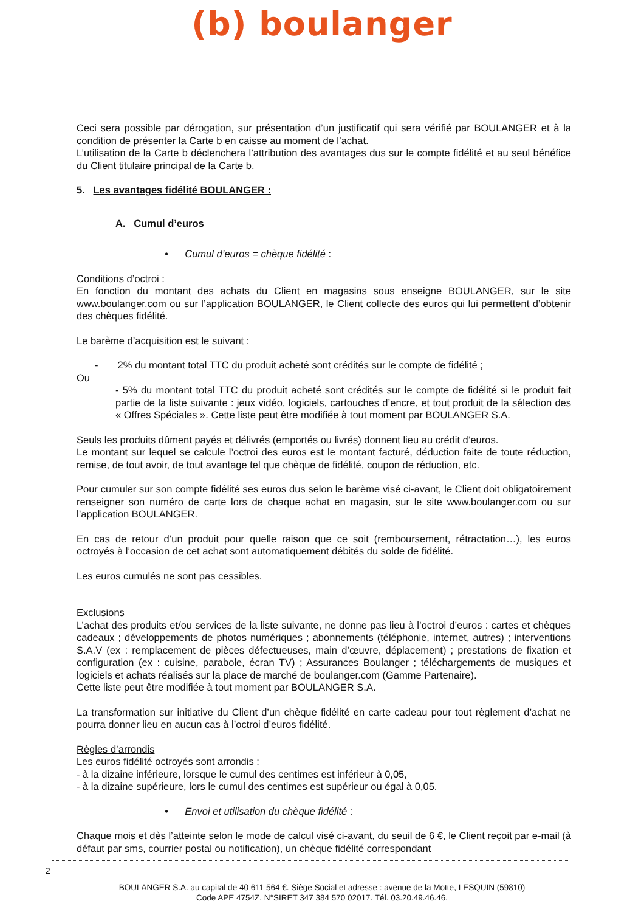(b) boulanger
Ceci sera possible par dérogation, sur présentation d’un justificatif qui sera vérifié par BOULANGER et à la condition de présenter la Carte b en caisse au moment de l’achat.
L’utilisation de la Carte b déclenchera l’attribution des avantages dus sur le compte fidélité et au seul bénéfice du Client titulaire principal de la Carte b.
5. Les avantages fidélité BOULANGER :
A. Cumul d’euros
• Cumul d’euros = chèque fidélité :
Conditions d’octroi :
En fonction du montant des achats du Client en magasins sous enseigne BOULANGER, sur le site www.boulanger.com ou sur l’application BOULANGER, le Client collecte des euros qui lui permettent d’obtenir des chèques fidélité.
Le barème d’acquisition est le suivant :
- 2% du montant total TTC du produit acheté sont crédités sur le compte de fidélité ;
Ou
- 5% du montant total TTC du produit acheté sont crédités sur le compte de fidélité si le produit fait partie de la liste suivante : jeux vidéo, logiciels, cartouches d’encre, et tout produit de la sélection des « Offres Spéciales ». Cette liste peut être modifiée à tout moment par BOULANGER S.A.
Seuls les produits dûment payés et délivrés (emportés ou livrés) donnent lieu au crédit d’euros.
Le montant sur lequel se calcule l’octroi des euros est le montant facturé, déduction faite de toute réduction, remise, de tout avoir, de tout avantage tel que chèque de fidélité, coupon de réduction, etc.
Pour cumuler sur son compte fidélité ses euros dus selon le barème visé ci-avant, le Client doit obligatoirement renseigner son numéro de carte lors de chaque achat en magasin, sur le site www.boulanger.com ou sur l’application BOULANGER.
En cas de retour d’un produit pour quelle raison que ce soit (remboursement, rétractation…), les euros octroyés à l’occasion de cet achat sont automatiquement débités du solde de fidélité.
Les euros cumulés ne sont pas cessibles.
Exclusions
L’achat des produits et/ou services de la liste suivante, ne donne pas lieu à l’octroi d’euros : cartes et chèques cadeaux ; développements de photos numériques ; abonnements (téléphonie, internet, autres) ; interventions S.A.V (ex : remplacement de pièces défectueuses, main d’œuvre, déplacement) ; prestations de fixation et configuration (ex : cuisine, parabole, écran TV) ; Assurances Boulanger ; téléchargements de musiques et logiciels et achats réalisés sur la place de marché de boulanger.com (Gamme Partenaire).
Cette liste peut être modifiée à tout moment par BOULANGER S.A.
La transformation sur initiative du Client d’un chèque fidélité en carte cadeau pour tout règlement d’achat ne pourra donner lieu en aucun cas à l’octroi d’euros fidélité.
Règles d’arrondis
Les euros fidélité octroyés sont arrondis :
- à la dizaine inférieure, lorsque le cumul des centimes est inférieur à 0,05,
- à la dizaine supérieure, lors le cumul des centimes est supérieur ou égal à 0,05.
• Envoi et utilisation du chèque fidélité :
Chaque mois et dès l’atteinte selon le mode de calcul visé ci-avant, du seuil de 6 €, le Client reçoit par e-mail (à défaut par sms, courrier postal ou notification), un chèque fidélité correspondant
2
BOULANGER S.A. au capital de 40 611 564 €. Siège Social et adresse : avenue de la Motte, LESQUIN (59810)
Code APE 4754Z. N°SIRET 347 384 570 02017. Tél. 03.20.49.46.46.